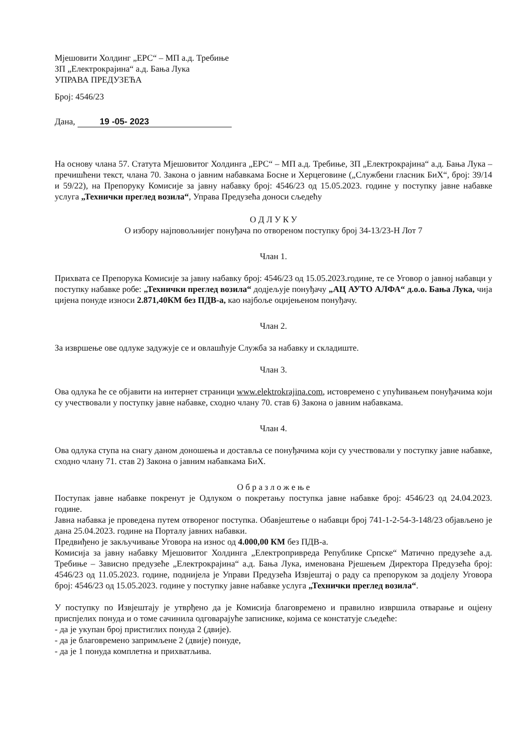Мјешовити Холдинг „ЕРС“ – МП а.д. Требиње
ЗП „Електрокрајина“ а.д. Бања Лука
УПРАВА ПРЕДУЗЕЋА
Број: 4546/23
Дана, 19 -05- 2023
На основу члана 57. Статута Мјешовитог Холдинга „ЕРС“ – МП а.д. Требиње, ЗП „Електрокрајина“ а.д. Бања Лука – пречишћени текст, члана 70. Закона о јавним набавкама Босне и Херцеговине („Службени гласник БиХ“, број: 39/14 и 59/22), на Препоруку Комисије за јавну набавку број: 4546/23 од 15.05.2023. године у поступку јавне набавке услуга „Технички преглед возила“, Управа Предузећа доноси сљедећу
О Д Л У К У
О избору најповољнијег понуђача по отвореном поступку број 34-13/23-Н Лот 7
Члан 1.
Прихвата се Препорука Комисије за јавну набавку број: 4546/23 од 15.05.2023.године, те се Уговор о јавној набавци у поступку набавке робе: „Технички преглед возила“ додјељује понуђачу „АЦ АУТО АЛФА“ д.о.о. Бања Лука, чија цијена понуде износи 2.871,40КМ без ПДВ-а, као најбоље оцијењеном понуђачу.
Члан 2.
За извршење ове одлуке задужује се и овлашћује Служба за набавку и складиште.
Члан 3.
Ова одлука ће се објавити на интернет страници www.elektrokrajina.com, истовремено с упућивањем понуђачима који су учествовали у поступку јавне набавке, сходно члану 70. став 6) Закона о јавним набавкама.
Члан 4.
Ова одлука ступа на снагу даном доношења и доставља се понуђачима који су учествовали у поступку јавне набавке, сходно члану 71. став 2) Закона о јавним набавкама БиХ.
О б р а з л о ж е њ е
Поступак јавне набавке покренут је Одлуком о покретању поступка јавне набавке број: 4546/23 од 24.04.2023. године.
Јавна набавка је проведена путем отвореног поступка. Обавјештење о набавци број 741-1-2-54-3-148/23 објављено је дана 25.04.2023. године на Порталу јавних набавки.
Предвиђено је закључивање Уговора на износ од 4.000,00 КМ без ПДВ-а.
Комисија за јавну набавку Мјешовитог Холдинга „Електропривреда Републике Српске“ Матично предузеће а.д. Требиње – Зависно предузеће „Електрокрајина“ а.д. Бања Лука, именована Рјешењем Директора Предузећа број: 4546/23 од 11.05.2023. године, поднијела је Управи Предузећа Извјештај о раду са препоруком за додјелу Уговора број: 4546/23 од 15.05.2023. године у поступку јавне набавке услуга „Технички преглед возила“.
У поступку по Извјештају је утврђено да је Комисија благовремено и правилно извршила отварање и оцјену приспјелих понуда и о томе сачинила одговарајуће записнике, којима се констатује сљедеће:
- да је укупан број пристиглих понуда 2 (двије).
- да је благовремено запримљене 2 (двије) понуде,
- да је 1 понуда комплетна и прихватљива.